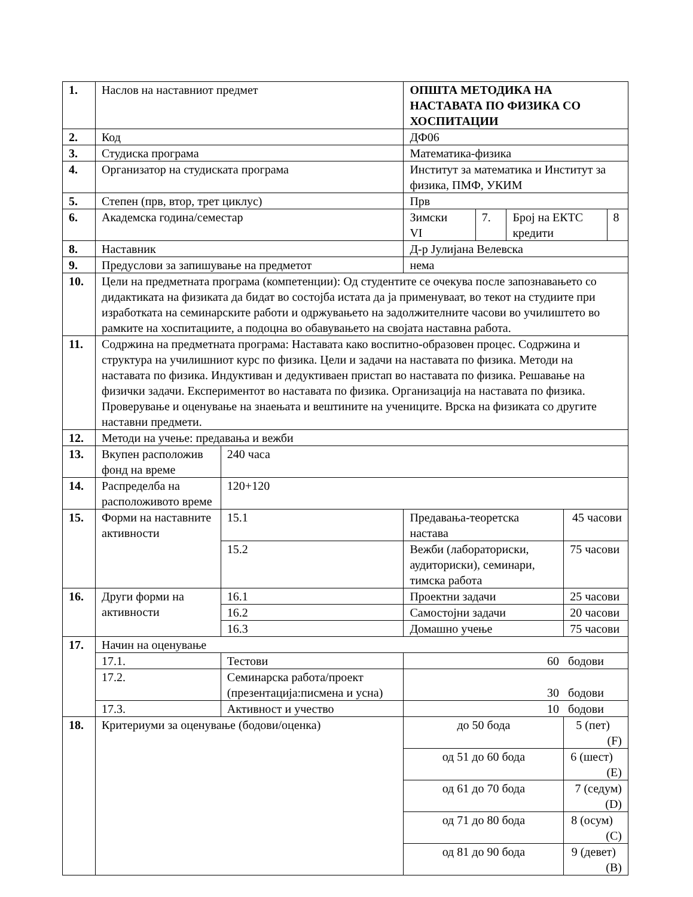| 1. | Наслов на наставниот предмет | | | ОПШТА МЕТОДИКА НА НАСТАВАТА ПО ФИЗИКА СО ХОСПИТАЦИИ | | | | |
| 2. | Код | | | ДФ06 | | | | |
| 3. | Студиска програма | | | Математика-физика | | | | |
| 4. | Организатор на студиската програма | | | Институт за математика и Институт за физика, ПМФ, УКИМ | | | | |
| 5. | Степен (прв, втор, трет циклус) | | | Прв | | | | |
| 6. | Академска година/семестар | | | Зимски VI | 7. | Број на ЕКТС кредити | | 8 |
| 8. | Наставник | | | Д-р Јулијана Велевска | | | | |
| 9. | Предуслови за запишување на предметот | | | нема | | | | |
| 10. | Цели на предметната програма (компетенции): Од студентите се очекува после запознавањето со дидактиката на физиката да бидат во состојба истата да ја применуваат, во текот на студиите при изработката на семинарските работи и одржувањето на задолжителните часови во училиштето во рамките на хоспитациите, а подоцна во обавувањето на својата наставна работа. | | | | | | | |
| 11. | Содржина на предметната програма: Наставата како воспитно-образовен процес. Содржина и структура на училишниот курс по физика. Цели и задачи на наставата по физика. Методи на наставата по физика. Индуктиван и дедуктиваен пристап во наставата по физика. Решавање на физички задачи. Експериментот во наставата по физика. Организација на наставата по физика. Проверување и оценување на знаењата и вештините на учениците. Врска на физиката со другите наставни предмети. | | | | | | | |
| 12. | Методи на учење: предавања и вежби | | | | | | | |
| 13. | Вкупен расположив фонд на време | | 240 часа | | | | | |
| 14. | Распределба на расположивото време | | 120+120 | | | | | |
| 15. | Форми на наставните активности | | 15.1 | Предавања-теоретска настава | | | 45 часови | |
| | | | 15.2 | Вежби (лабораториски, аудиториски), семинари, тимска работа | | | 75 часови | |
| 16. | Други форми на активности | | 16.1 | Проектни задачи | | | 25 часови | |
| | | | 16.2 | Самостојни задачи | | | 20 часови | |
| | | | 16.3 | Домашно учење | | | 75 часови | |
| 17. | Начин на оценување | | | | | | | |
| | 17.1. | Тестови | | 60 бодови | | | | |
| | 17.2. | Семинарска работа/проект (презентација:писмена и усна) | | 30 бодови | | | | |
| | 17.3. | Активност и учество | | 10 бодови | | | | |
| 18. | Критериуми за оценување (бодови/оценка) | | | до 50 бода | | | 5 (пет) (F) | |
| | | | | од 51 до 60 бода | | | 6 (шест) (E) | |
| | | | | од 61 до 70 бода | | | 7 (седум) (D) | |
| | | | | од 71 до 80 бода | | | 8 (осум) (C) | |
| | | | | од 81 до 90 бода | | | 9 (девет) (B) | |